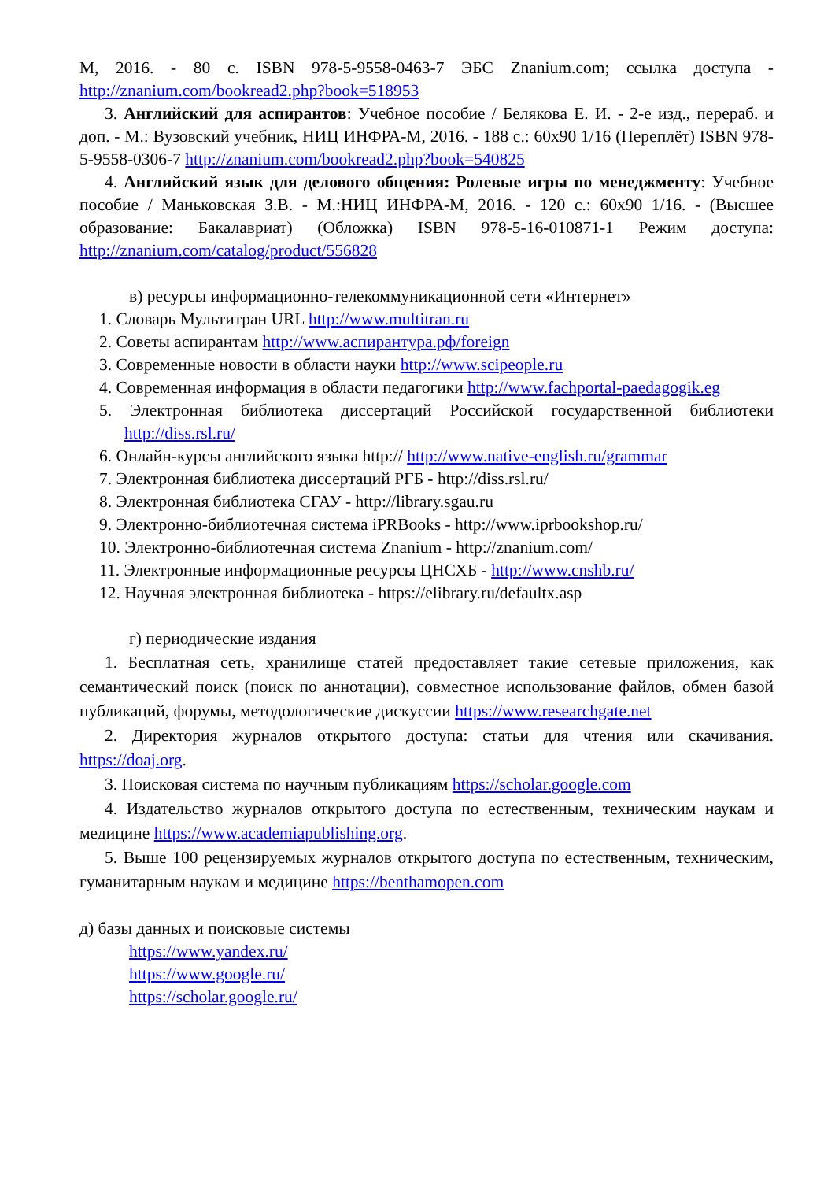М, 2016. - 80 с. ISBN 978-5-9558-0463-7 ЭБС Znanium.com; ссылка доступа - http://znanium.com/bookread2.php?book=518953
3. Английский для аспирантов: Учебное пособие / Белякова Е. И. - 2-е изд., перераб. и доп. - М.: Вузовский учебник, НИЦ ИНФРА-М, 2016. - 188 с.: 60x90 1/16 (Переплёт) ISBN 978-5-9558-0306-7 http://znanium.com/bookread2.php?book=540825
4. Английский язык для делового общения: Ролевые игры по менеджменту: Учебное пособие / Маньковская З.В. - М.:НИЦ ИНФРА-М, 2016. - 120 с.: 60x90 1/16. - (Высшее образование: Бакалавриат) (Обложка) ISBN 978-5-16-010871-1 Режим доступа: http://znanium.com/catalog/product/556828
в) ресурсы информационно-телекоммуникационной сети «Интернет»
1. Словарь Мультитран URL http://www.multitran.ru
2. Советы аспирантам http://www.аспирантура.рф/foreign
3. Современные новости в области науки http://www.scipeople.ru
4. Современная информация в области педагогики http://www.fachportal-paedagogik.eg
5. Электронная библиотека диссертаций Российской государственной библиотеки http://diss.rsl.ru/
6. Онлайн-курсы английского языка http:// http://www.native-english.ru/grammar
7. Электронная библиотека диссертаций РГБ - http://diss.rsl.ru/
8. Электронная библиотека СГАУ - http://library.sgau.ru
9. Электронно-библиотечная система iPRBooks - http://www.iprbookshop.ru/
10. Электронно-библиотечная система Znanium - http://znanium.com/
11. Электронные информационные ресурсы ЦНСХБ - http://www.cnshb.ru/
12. Научная электронная библиотека - https://elibrary.ru/defaultx.asp
г) периодические издания
1. Бесплатная сеть, хранилище статей предоставляет такие сетевые приложения, как семантический поиск (поиск по аннотации), совместное использование файлов, обмен базой публикаций, форумы, методологические дискуссии https://www.researchgate.net
2. Директория журналов открытого доступа: статьи для чтения или скачивания. https://doaj.org.
3. Поисковая система по научным публикациям https://scholar.google.com
4. Издательство журналов открытого доступа по естественным, техническим наукам и медицине https://www.academiapublishing.org.
5. Выше 100 рецензируемых журналов открытого доступа по естественным, техническим, гуманитарным наукам и медицине https://benthamopen.com
д) базы данных и поисковые системы
https://www.yandex.ru/
https://www.google.ru/
https://scholar.google.ru/